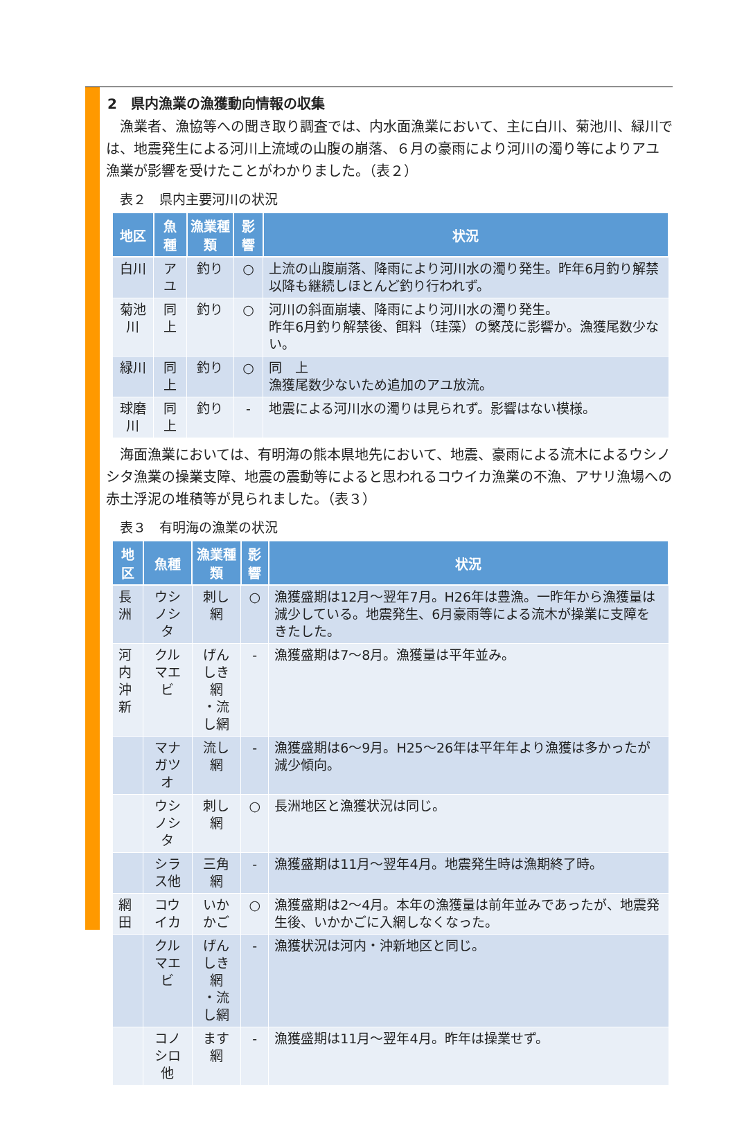2　県内漁業の漁獲動向情報の収集
漁業者、漁協等への聞き取り調査では、内水面漁業において、主に白川、菊池川、緑川では、地震発生による河川上流域の山腹の崩落、６月の豪雨により河川の濁り等によりアユ漁業が影響を受けたことがわかりました。（表２）
表２　県内主要河川の状況
| 地区 | 魚種 | 漁業種類 | 影響 | 状況 |
| --- | --- | --- | --- | --- |
| 白川 | アユ | 釣り | ○ | 上流の山腹崩落、降雨により河川水の濁り発生。昨年6月釣り解禁以降も継続しほとんど釣り行われず。 |
| 菊池川 | 同上 | 釣り | ○ | 河川の斜面崩壊、降雨により河川水の濁り発生。 昨年6月釣り解禁後、餌料（珪藻）の繁茂に影響か。漁獲尾数少ない。 |
| 緑川 | 同上 | 釣り | ○ | 同 上 漁獲尾数少ないため追加のアユ放流。 |
| 球磨川 | 同上 | 釣り | - | 地震による河川水の濁りは見られず。影響はない模様。 |
海面漁業においては、有明海の熊本県地先において、地震、豪雨による流木によるウシノシタ漁業の操業支障、地震の震動等によると思われるコウイカ漁業の不漁、アサリ漁場への赤土浮泥の堆積等が見られました。（表３）
表３　有明海の漁業の状況
| 地区 | 魚種 | 漁業種類 | 影響 | 状況 |
| --- | --- | --- | --- | --- |
| 長洲 | ウシノシタ | 刺し網 | ○ | 漁獲盛期は12月～翌年7月。H26年は豊漁。一昨年から漁獲量は減少している。地震発生、6月豪雨等による流木が操業に支障をきたした。 |
| 河内 沖新 | クルマエビ | げんしき網 ・流し網 | - | 漁獲盛期は7～8月。漁獲量は平年並み。 |
| | マナガツオ | 流し網 | - | 漁獲盛期は6～9月。H25～26年は平年年より漁獲は多かったが減少傾向。 |
| | ウシノシタ | 刺し網 | ○ | 長洲地区と漁獲状況は同じ。 |
| | シラス他 | 三角網 | - | 漁獲盛期は11月～翌年4月。地震発生時は漁期終了時。 |
| 網田 | コウイカ | いかかご | ○ | 漁獲盛期は2～4月。本年の漁獲量は前年並みであったが、地震発生後、いかかごに入網しなくなった。 |
| | クルマエビ | げんしき網 ・流し網 | - | 漁獲状況は河内・沖新地区と同じ。 |
| | コノシロ他 | ます網 | - | 漁獲盛期は11月～翌年4月。昨年は操業せず。 |